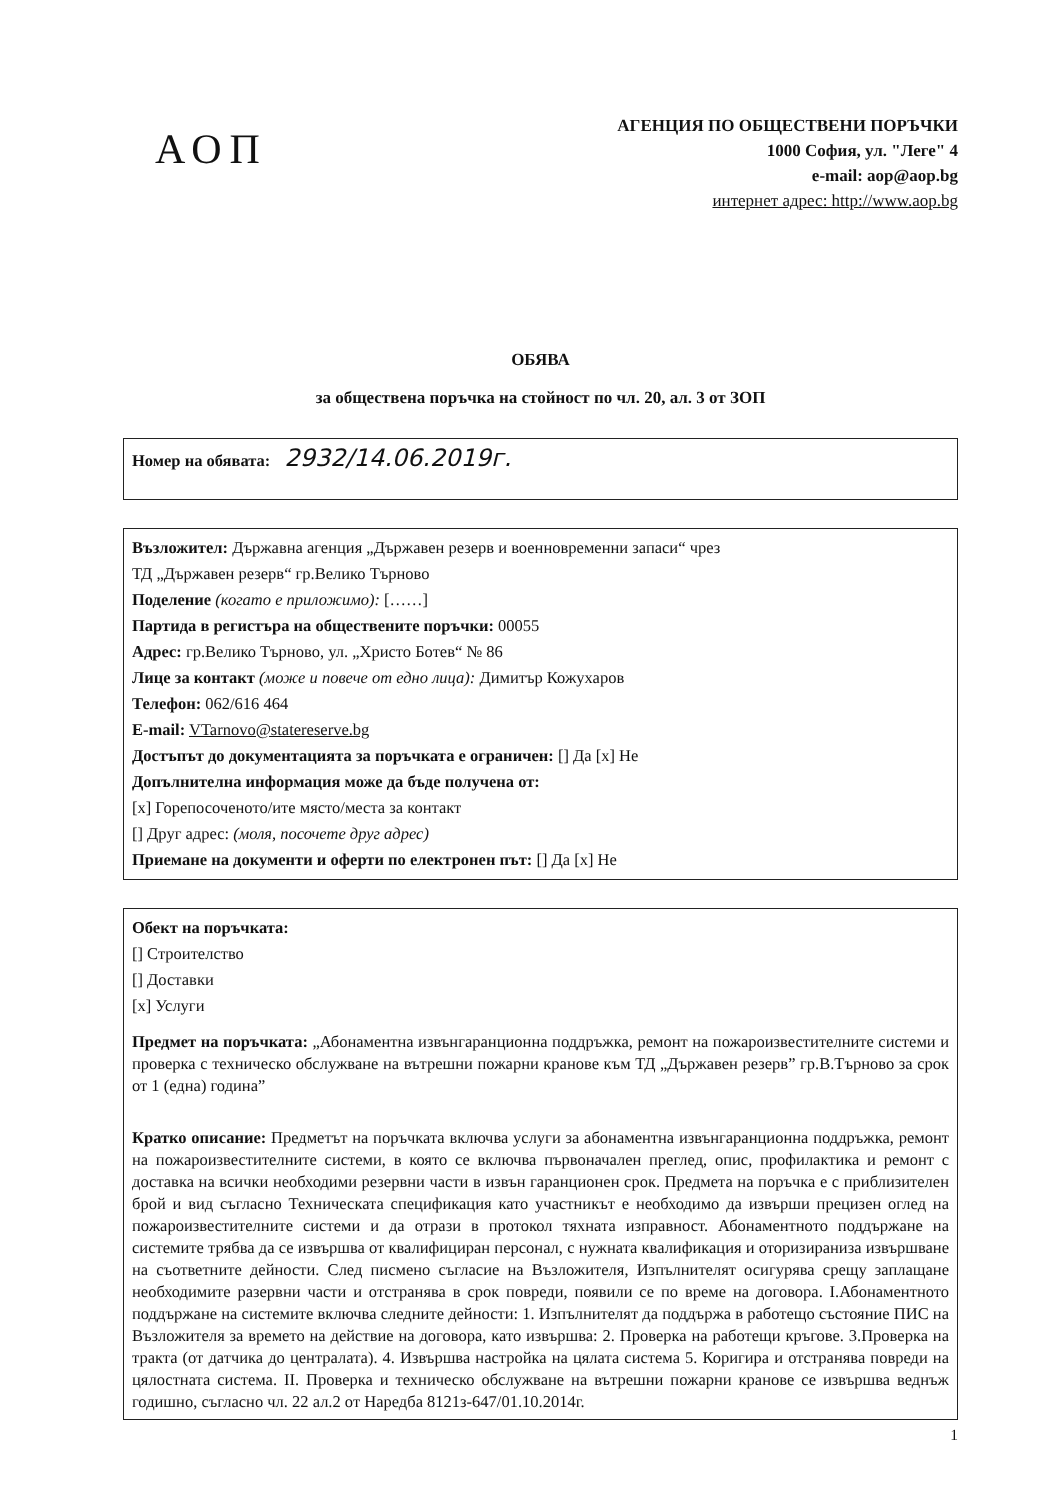АОП
АГЕНЦИЯ ПО ОБЩЕСТВЕНИ ПОРЪЧКИ
1000 София, ул. "Леге" 4
e-mail: aop@aop.bg
интернет адрес: http://www.aop.bg
ОБЯВА
за обществена поръчка на стойност по чл. 20, ал. 3 от ЗОП
Номер на обявата: 2932/14.06.2019г.
Възложител: Държавна агенция „Държавен резерв и военновременни запаси“ чрез
ТД „Държавен резерв“ гр.Велико Търново
Поделение (когато е приложимо): [……]
Партида в регистъра на обществените поръчки: 00055
Адрес: гр.Велико Търново, ул. „Христо Ботев“ № 86
Лице за контакт (може и повече от едно лица): Димитър Кожухаров
Телефон: 062/616 464
E-mail: VTarnovo@statereserve.bg
Достъпът до документацията за поръчката е ограничен: [] Да [x] Не
Допълнителна информация може да бъде получена от:
[x] Горепосоченото/ите място/места за контакт
[] Друг адрес: (моля, посочете друг адрес)
Приемане на документи и оферти по електронен път: [] Да [x] Не
Обект на поръчката:
[] Строителство
[] Доставки
[x] Услуги
Предмет на поръчката: „Абонаментна извънгаранционна поддръжка, ремонт на пожароизвестителните системи и проверка с техническо обслужване на вътрешни пожарни кранове към ТД „Държавен резерв” гр.В.Търново за срок от 1 (една) година”
Кратко описание: Предметът на поръчката включва услуги за абонаментна извънгаранционна поддръжка, ремонт на пожароизвестителните системи, в която се включва първоначален преглед, опис, профилактика и ремонт с доставка на всички необходими резервни части в извън гаранционен срок. Предмета на поръчка е с приблизителен брой и вид съгласно Техническата спецификация като участникът е необходимо да извърши прецизен оглед на пожароизвестителните системи и да отрази в протокол тяхната изправност. Абонаментното поддържане на системите трябва да се извършва от квалифициран персонал, с нужната квалификация и оторизираниза извършване на съответните дейности. След писмено съгласие на Възложителя, Изпълнителят осигурява срещу заплащане необходимите разервни части и отстранява в срок повреди, появили се по време на договора. I.Абонаментното поддържане на системите включва следните дейности: 1. Изпълнителят да поддържа в работещо състояние ПИС на Възложителя за времето на действие на договора, като извършва: 2. Проверка на работещи кръгове. 3.Проверка на тракта (от датчика до централата). 4. Извършва настройка на цялата система 5. Коригира и отстранява повреди на цялостната система. II. Проверка и техническо обслужване на вътрешни пожарни кранове се извършва веднъж годишно, съгласно чл. 22 ал.2 от Наредба 8121з-647/01.10.2014г.
1